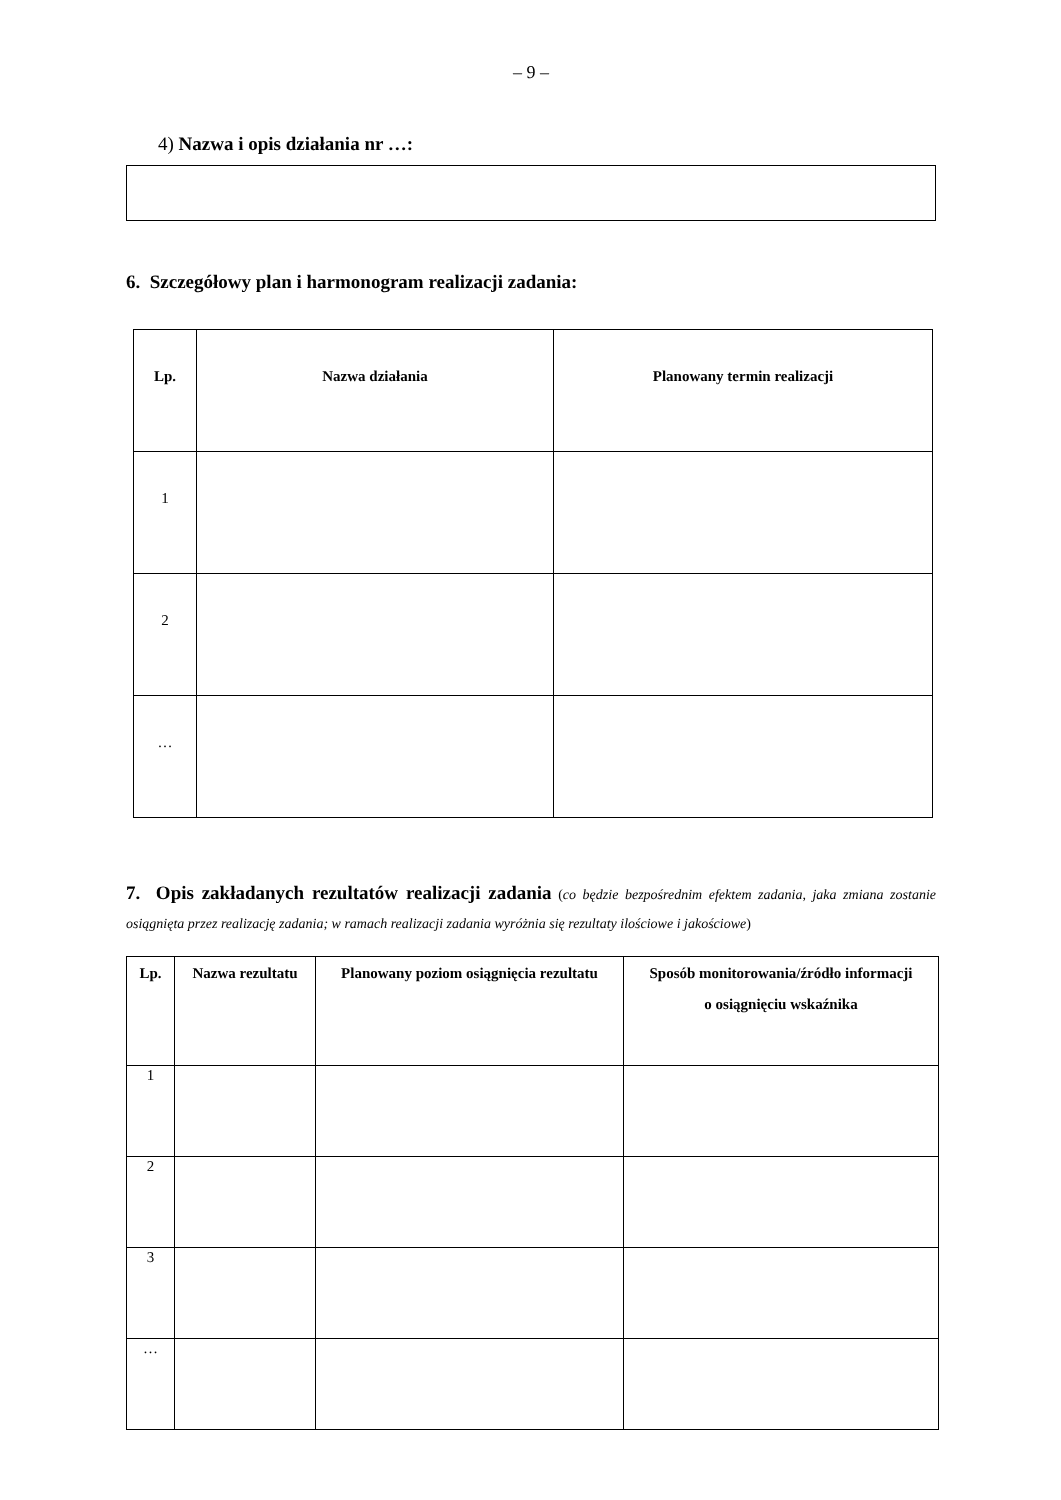– 9 –
4) Nazwa i opis działania nr …:
6. Szczegółowy plan i harmonogram realizacji zadania:
| Lp. | Nazwa działania | Planowany termin realizacji |
| --- | --- | --- |
| 1 | | |
| 2 | | |
| … | | |
7. Opis zakładanych rezultatów realizacji zadania (co będzie bezpośrednim efektem zadania, jaka zmiana zostanie osiągnięta przez realizację zadania; w ramach realizacji zadania wyróżnia się rezultaty ilościowe i jakościowe)
| Lp. | Nazwa rezultatu | Planowany poziom osiągnięcia rezultatu | Sposób monitorowania/źródło informacji o osiągnięciu wskaźnika |
| --- | --- | --- | --- |
| 1 | | | |
| 2 | | | |
| 3 | | | |
| … | | | |